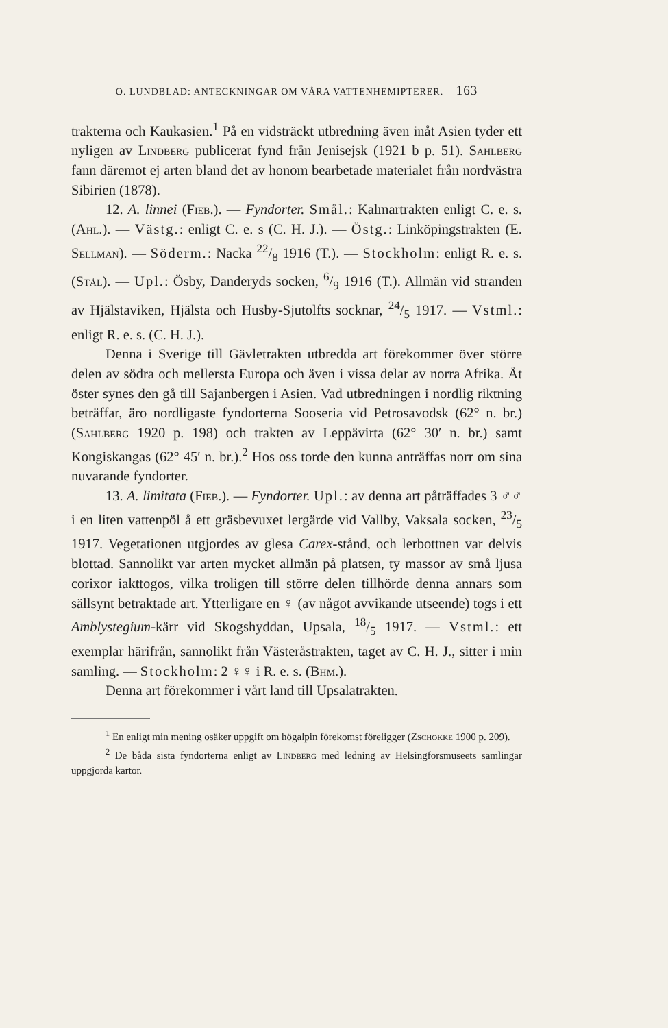O. LUNDBLAD: ANTECKNINGAR OM VÅRA VATTENHEMIPTERER. 163
trakterna och Kaukasien.<sup>1</sup> På en vidsträckt utbredning även inåt Asien tyder ett nyligen av Lindberg publicerat fynd från Jenisejsk (1921 b p. 51). Sahlberg fann däremot ej arten bland det av honom bearbetade materialet från nordvästra Sibirien (1878).
12. A. linnei (Fieb.). — Fyndorter. Smål.: Kalmartrakten enligt C. e. s. (Ahl.). — Västg.: enligt C. e. s (C. H. J.). — Östg.: Linköpingstrakten (E. Sellman). — Söderm.: Nacka 22/8 1916 (T.). — Stockholm: enligt R. e. s. (Stål). — Upl.: Ösby, Danderyds socken, 6/9 1916 (T.). Allmän vid stranden av Hjälstaviken, Hjälsta och Husby-Sjutolfts socknar, 24/5 1917. — Vstml.: enligt R. e. s. (C. H. J.).
Denna i Sverige till Gävletrakten utbredda art förekommer över större delen av södra och mellersta Europa och även i vissa delar av norra Afrika. Åt öster synes den gå till Sajanbergen i Asien. Vad utbredningen i nordlig riktning beträffar, äro nordligaste fyndorterna Sooseria vid Petrosavodsk (62° n. br.) (Sahlberg 1920 p. 198) och trakten av Leppävirta (62° 30′ n. br.) samt Kongiskangas (62° 45′ n. br.).<sup>2</sup> Hos oss torde den kunna anträffas norr om sina nuvarande fyndorter.
13. A. limitata (Fieb.). — Fyndorter. Upl.: av denna art påträffades 3 ♂♂ i en liten vattenpöl å ett gräsbevuxet lergärde vid Vallby, Vaksala socken, 23/5 1917. Vegetationen utgjordes av glesa Carex-stånd, och lerbottnen var delvis blottad. Sannolikt var arten mycket allmän på platsen, ty massor av små ljusa corixor iakttogos, vilka troligen till större delen tillhörde denna annars som sällsynt betraktade art. Ytterligare en ♀ (av något avvikande utseende) togs i ett Amblystegium-kärr vid Skogshyddan, Upsala, 18/5 1917. — Vstml.: ett exemplar härifrån, sannolikt från Västeråstrakten, taget av C. H. J., sitter i min samling. — Stockholm: 2 ♀♀ i R. e. s. (Bhm.).
Denna art förekommer i vårt land till Upsalatrakten.
<sup>1</sup> En enligt min mening osäker uppgift om högalpin förekomst föreligger (Zschokke 1900 p. 209).
<sup>2</sup> De båda sista fyndorterna enligt av Lindberg med ledning av Helsingforsmuseets samlingar uppgjorda kartor.